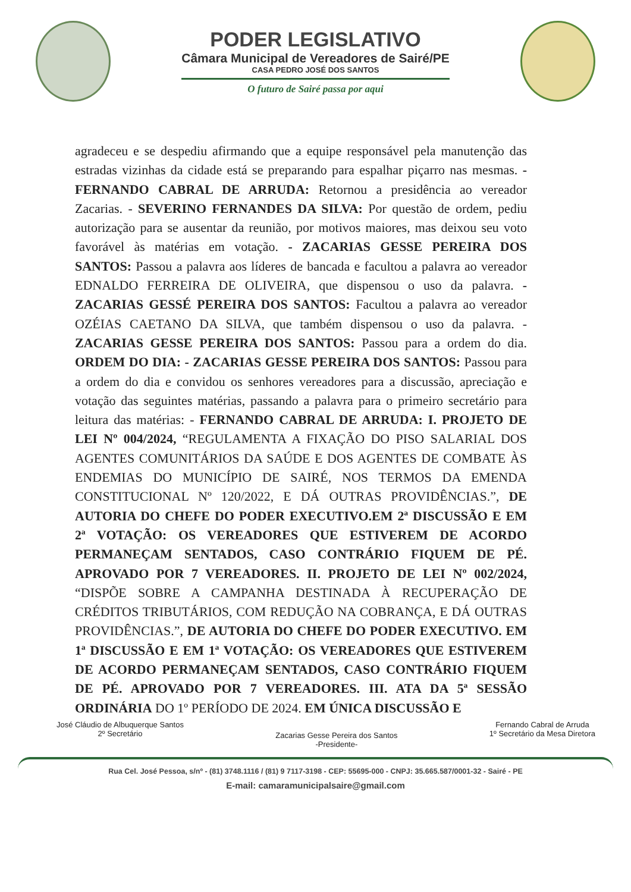PODER LEGISLATIVO
Câmara Municipal de Vereadores de Sairé/PE
CASA PEDRO JOSÉ DOS SANTOS
O futuro de Sairé passa por aqui
agradeceu e se despediu afirmando que a equipe responsável pela manutenção das estradas vizinhas da cidade está se preparando para espalhar piçarro nas mesmas. - FERNANDO CABRAL DE ARRUDA: Retornou a presidência ao vereador Zacarias. - SEVERINO FERNANDES DA SILVA: Por questão de ordem, pediu autorização para se ausentar da reunião, por motivos maiores, mas deixou seu voto favorável às matérias em votação. - ZACARIAS GESSE PEREIRA DOS SANTOS: Passou a palavra aos líderes de bancada e facultou a palavra ao vereador EDNALDO FERREIRA DE OLIVEIRA, que dispensou o uso da palavra. - ZACARIAS GESSÉ PEREIRA DOS SANTOS: Facultou a palavra ao vereador OZÉIAS CAETANO DA SILVA, que também dispensou o uso da palavra. - ZACARIAS GESSE PEREIRA DOS SANTOS: Passou para a ordem do dia. ORDEM DO DIA: - ZACARIAS GESSE PEREIRA DOS SANTOS: Passou para a ordem do dia e convidou os senhores vereadores para a discussão, apreciação e votação das seguintes matérias, passando a palavra para o primeiro secretário para leitura das matérias: - FERNANDO CABRAL DE ARRUDA: I. PROJETO DE LEI Nº 004/2024, “REGULAMENTA A FIXAÇÃO DO PISO SALARIAL DOS AGENTES COMUNITÁRIOS DA SAÚDE E DOS AGENTES DE COMBATE ÀS ENDEMIAS DO MUNICÍPIO DE SAIRÉ, NOS TERMOS DA EMENDA CONSTITUCIONAL Nº 120/2022, E DÁ OUTRAS PROVIDÊNCIAS.”, DE AUTORIA DO CHEFE DO PODER EXECUTIVO.EM 2ª DISCUSSÃO E EM 2ª VOTAÇÃO: OS VEREADORES QUE ESTIVEREM DE ACORDO PERMANEÇAM SENTADOS, CASO CONTRÁRIO FIQUEM DE PÉ. APROVADO POR 7 VEREADORES. II. PROJETO DE LEI Nº 002/2024, “DISPÕE SOBRE A CAMPANHA DESTINADA À RECUPERAÇÃO DE CRÉDITOS TRIBUTÁRIOS, COM REDUÇÃO NA COBRANÇA, E DÁ OUTRAS PROVIDÊNCIAS.”, DE AUTORIA DO CHEFE DO PODER EXECUTIVO. EM 1ª DISCUSSÃO E EM 1ª VOTAÇÃO: OS VEREADORES QUE ESTIVEREM DE ACORDO PERMANEÇAM SENTADOS, CASO CONTRÁRIO FIQUEM DE PÉ. APROVADO POR 7 VEREADORES. III. ATA DA 5ª SESSÃO ORDINÁRIA DO 1º PERÍODO DE 2024. EM ÚNICA DISCUSSÃO E
José Cláudio de Albuquerque Santos
2º Secretário
Zacarias Gesse Pereira dos Santos
-Presidente-
Fernando Cabral de Arruda
1º Secretário da Mesa Diretora
Rua Cel. José Pessoa, s/nº - (81) 3748.1116 / (81) 9 7117-3198 - CEP: 55695-000 - CNPJ: 35.665.587/0001-32 - Sairé - PE
E-mail: camaramunicipalsaire@gmail.com